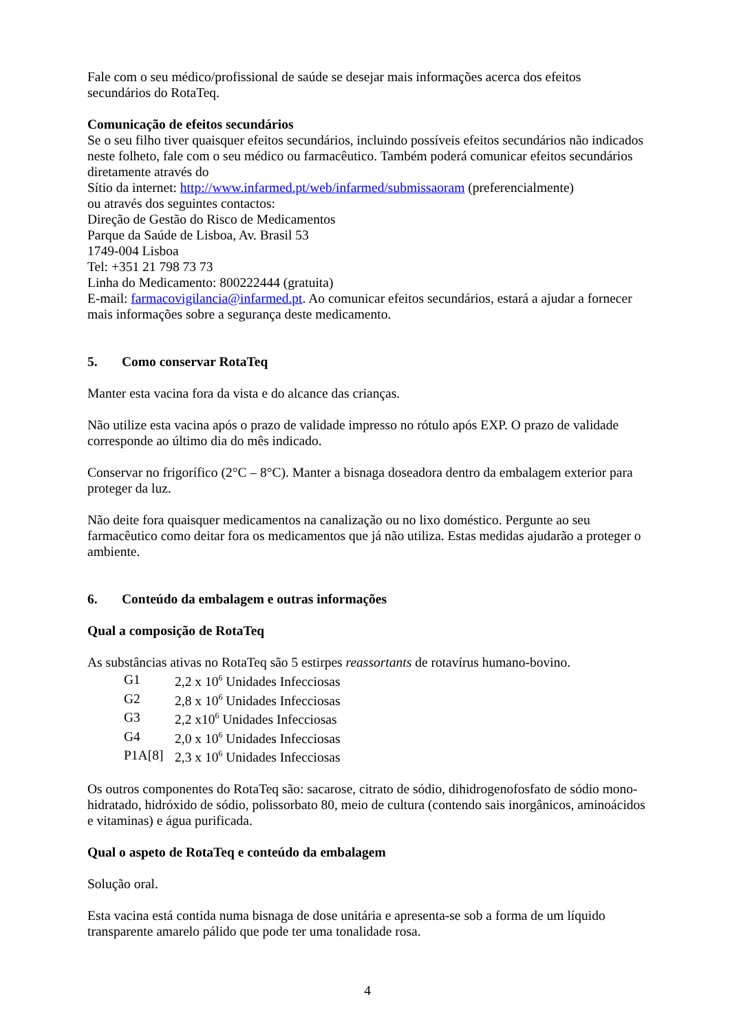Fale com o seu médico/profissional de saúde se desejar mais informações acerca dos efeitos secundários do RotaTeq.
Comunicação de efeitos secundários
Se o seu filho tiver quaisquer efeitos secundários, incluindo possíveis efeitos secundários não indicados neste folheto, fale com o seu médico ou farmacêutico. Também poderá comunicar efeitos secundários diretamente através do
Sítio da internet: http://www.infarmed.pt/web/infarmed/submissaoram (preferencialmente)
ou através dos seguintes contactos:
Direção de Gestão do Risco de Medicamentos
Parque da Saúde de Lisboa, Av. Brasil 53
1749-004 Lisboa
Tel: +351 21 798 73 73
Linha do Medicamento: 800222444 (gratuita)
E-mail: farmacovigilancia@infarmed.pt. Ao comunicar efeitos secundários, estará a ajudar a fornecer mais informações sobre a segurança deste medicamento.
5. Como conservar RotaTeq
Manter esta vacina fora da vista e do alcance das crianças.
Não utilize esta vacina após o prazo de validade impresso no rótulo após EXP. O prazo de validade corresponde ao último dia do mês indicado.
Conservar no frigorífico (2°C – 8°C). Manter a bisnaga doseadora dentro da embalagem exterior para proteger da luz.
Não deite fora quaisquer medicamentos na canalização ou no lixo doméstico. Pergunte ao seu farmacêutico como deitar fora os medicamentos que já não utiliza. Estas medidas ajudarão a proteger o ambiente.
6. Conteúdo da embalagem e outras informações
Qual a composição de RotaTeq
As substâncias ativas no RotaTeq são 5 estirpes reassortants de rotavírus humano-bovino.
| G1 | 2,2 x 10<sup>6</sup> Unidades Infecciosas |
| G2 | 2,8 x 10<sup>6</sup> Unidades Infecciosas |
| G3 | 2,2 x10<sup>6</sup> Unidades Infecciosas |
| G4 | 2,0 x 10<sup>6</sup> Unidades Infecciosas |
| P1A[8] | 2,3 x 10<sup>6</sup> Unidades Infecciosas |
Os outros componentes do RotaTeq são: sacarose, citrato de sódio, dihidrogenofosfato de sódio mono-hidratado, hidróxido de sódio, polissorbato 80, meio de cultura (contendo sais inorgânicos, aminoácidos e vitaminas) e água purificada.
Qual o aspeto de RotaTeq e conteúdo da embalagem
Solução oral.
Esta vacina está contida numa bisnaga de dose unitária e apresenta-se sob a forma de um líquido transparente amarelo pálido que pode ter uma tonalidade rosa.
4